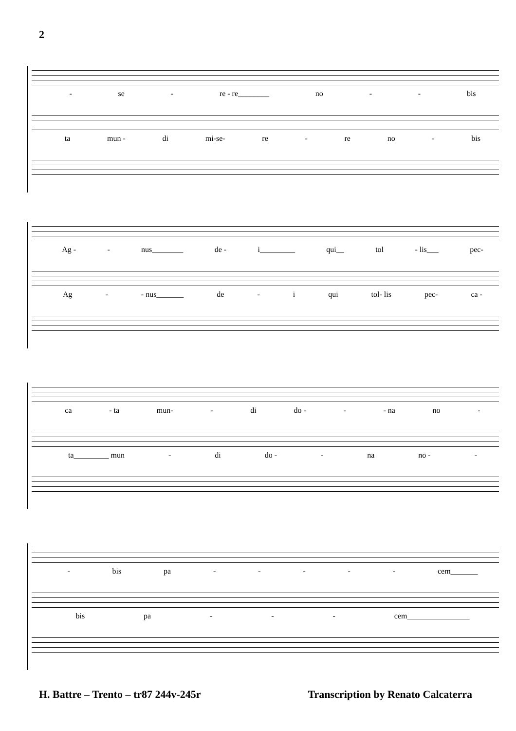2
- se - re - re________ no - - bis
ta mun - di mi-se- re - re no - bis
Ag - - nus________ de - i_________ qui__ tol - lis___ pec-
Ag - - nus_______ de - i qui tol- lis pec- ca -
ca - ta mun- - di do - - - na no -
ta_________ mun - di do - - na no - -
- bis pa - - - - - cem_______
bis pa - - - cem________________
H. Battre – Trento – tr87 244v-245r Transcription by Renato Calcaterra